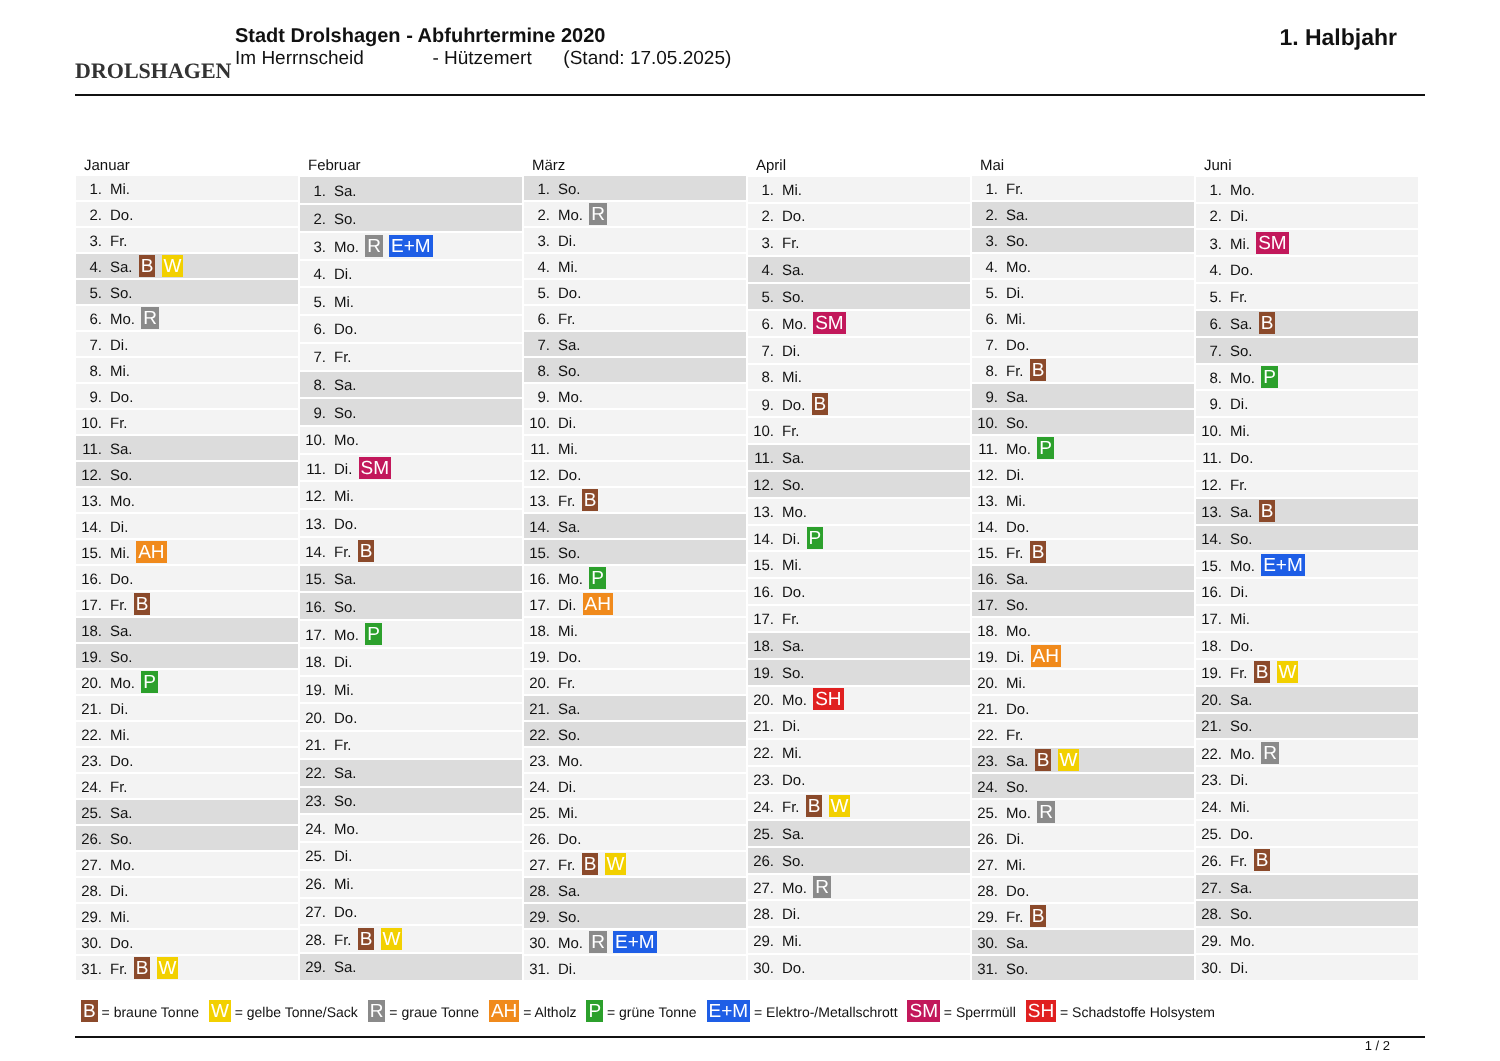DROLSHAGEN
Stadt Drolshagen - Abfuhrtermine 2020
Im Herrnscheid - Hützemert (Stand: 17.05.2025)
1. Halbjahr
| Januar |
| --- |
| 1. Mi. |
| 2. Do. |
| 3. Fr. |
| 4. Sa. B W |
| 5. So. |
| 6. Mo. R |
| 7. Di. |
| 8. Mi. |
| 9. Do. |
| 10. Fr. |
| 11. Sa. |
| 12. So. |
| 13. Mo. |
| 14. Di. |
| 15. Mi. AH |
| 16. Do. |
| 17. Fr. B |
| 18. Sa. |
| 19. So. |
| 20. Mo. P |
| 21. Di. |
| 22. Mi. |
| 23. Do. |
| 24. Fr. |
| 25. Sa. |
| 26. So. |
| 27. Mo. |
| 28. Di. |
| 29. Mi. |
| 30. Do. |
| 31. Fr. B W |
| Februar |
| --- |
| 1. Sa. |
| 2. So. |
| 3. Mo. R E+M |
| 4. Di. |
| 5. Mi. |
| 6. Do. |
| 7. Fr. |
| 8. Sa. |
| 9. So. |
| 10. Mo. |
| 11. Di. SM |
| 12. Mi. |
| 13. Do. |
| 14. Fr. B |
| 15. Sa. |
| 16. So. |
| 17. Mo. P |
| 18. Di. |
| 19. Mi. |
| 20. Do. |
| 21. Fr. |
| 22. Sa. |
| 23. So. |
| 24. Mo. |
| 25. Di. |
| 26. Mi. |
| 27. Do. |
| 28. Fr. B W |
| 29. Sa. |
| März |
| --- |
| 1. So. |
| 2. Mo. R |
| 3. Di. |
| 4. Mi. |
| 5. Do. |
| 6. Fr. |
| 7. Sa. |
| 8. So. |
| 9. Mo. |
| 10. Di. |
| 11. Mi. |
| 12. Do. |
| 13. Fr. B |
| 14. Sa. |
| 15. So. |
| 16. Mo. P |
| 17. Di. AH |
| 18. Mi. |
| 19. Do. |
| 20. Fr. |
| 21. Sa. |
| 22. So. |
| 23. Mo. |
| 24. Di. |
| 25. Mi. |
| 26. Do. |
| 27. Fr. B W |
| 28. Sa. |
| 29. So. |
| 30. Mo. R E+M |
| 31. Di. |
| April |
| --- |
| 1. Mi. |
| 2. Do. |
| 3. Fr. |
| 4. Sa. |
| 5. So. |
| 6. Mo. SM |
| 7. Di. |
| 8. Mi. |
| 9. Do. B |
| 10. Fr. |
| 11. Sa. |
| 12. So. |
| 13. Mo. |
| 14. Di. P |
| 15. Mi. |
| 16. Do. |
| 17. Fr. |
| 18. Sa. |
| 19. So. |
| 20. Mo. SH |
| 21. Di. |
| 22. Mi. |
| 23. Do. |
| 24. Fr. B W |
| 25. Sa. |
| 26. So. |
| 27. Mo. R |
| 28. Di. |
| 29. Mi. |
| 30. Do. |
| Mai |
| --- |
| 1. Fr. |
| 2. Sa. |
| 3. So. |
| 4. Mo. |
| 5. Di. |
| 6. Mi. |
| 7. Do. |
| 8. Fr. B |
| 9. Sa. |
| 10. So. |
| 11. Mo. P |
| 12. Di. |
| 13. Mi. |
| 14. Do. |
| 15. Fr. B |
| 16. Sa. |
| 17. So. |
| 18. Mo. |
| 19. Di. AH |
| 20. Mi. |
| 21. Do. |
| 22. Fr. |
| 23. Sa. B W |
| 24. So. |
| 25. Mo. R |
| 26. Di. |
| 27. Mi. |
| 28. Do. |
| 29. Fr. B |
| 30. Sa. |
| 31. So. |
| Juni |
| --- |
| 1. Mo. |
| 2. Di. |
| 3. Mi. SM |
| 4. Do. |
| 5. Fr. |
| 6. Sa. B |
| 7. So. |
| 8. Mo. P |
| 9. Di. |
| 10. Mi. |
| 11. Do. |
| 12. Fr. |
| 13. Sa. B |
| 14. So. |
| 15. Mo. E+M |
| 16. Di. |
| 17. Mi. |
| 18. Do. |
| 19. Fr. B W |
| 20. Sa. |
| 21. So. |
| 22. Mo. R |
| 23. Di. |
| 24. Mi. |
| 25. Do. |
| 26. Fr. B |
| 27. Sa. |
| 28. So. |
| 29. Mo. |
| 30. Di. |
B = braune Tonne W = gelbe Tonne/Sack R = graue Tonne AH = Altholz P = grüne Tonne E+M = Elektro-/Metallschrott SM = Sperrmüll SH = Schadstoffe Holsystem
1 / 2